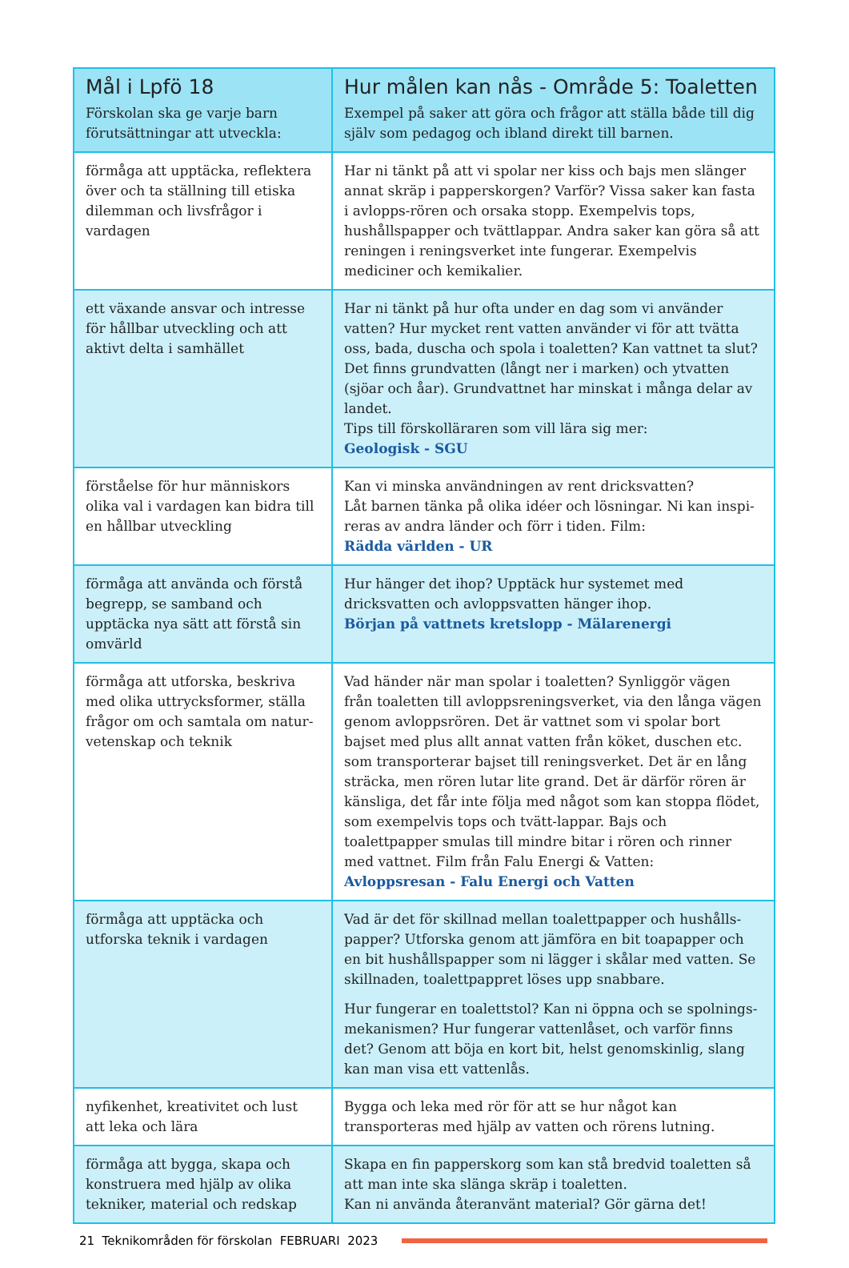| Mål i Lpfö 18 Förskolan ska ge varje barn förutsättningar att utveckla: | Hur målen kan nås - Område 5: Toaletten Exempel på saker att göra och frågor att ställa både till dig själv som pedagog och ibland direkt till barnen. |
| --- | --- |
| förmåga att upptäcka, reflektera över och ta ställning till etiska dilemman och livsfrågor i vardagen | Har ni tänkt på att vi spolar ner kiss och bajs men slänger annat skräp i papperskorgen? Varför? Vissa saker kan fasta i avlopps-rören och orsaka stopp. Exempelvis tops, hushållspapper och tvättlappar. Andra saker kan göra så att reningen i reningsverket inte fungerar. Exempelvis mediciner och kemikalier. |
| ett växande ansvar och intresse för hållbar utveckling och att aktivt delta i samhället | Har ni tänkt på hur ofta under en dag som vi använder vatten? Hur mycket rent vatten använder vi för att tvätta oss, bada, duscha och spola i toaletten? Kan vattnet ta slut? Det finns grundvatten (långt ner i marken) och ytvatten (sjöar och åar). Grundvattnet har minskat i många delar av landet. Tips till förskolläraren som vill lära sig mer: Geologisk - SGU |
| förståelse för hur människors olika val i vardagen kan bidra till en hållbar utveckling | Kan vi minska användningen av rent dricksvatten? Låt barnen tänka på olika idéer och lösningar. Ni kan inspi-reras av andra länder och förr i tiden. Film: Rädda världen - UR |
| förmåga att använda och förstå begrepp, se samband och upptäcka nya sätt att förstå sin omvärld | Hur hänger det ihop? Upptäck hur systemet med dricksvatten och avloppsvatten hänger ihop. Början på vattnets kretslopp - Mälarenergi |
| förmåga att utforska, beskriva med olika uttrycksformer, ställa frågor om och samtala om natur-vetenskap och teknik | Vad händer när man spolar i toaletten? Synliggör vägen från toaletten till avloppsreningsverket, via den långa vägen genom avloppsrören. Det är vattnet som vi spolar bort bajset med plus allt annat vatten från köket, duschen etc. som transporterar bajset till reningsverket. Det är en lång sträcka, men rören lutar lite grand. Det är därför rören är känsliga, det får inte följa med något som kan stoppa flödet, som exempelvis tops och tvätt-lappar. Bajs och toalettpapper smulas till mindre bitar i rören och rinner med vattnet. Film från Falu Energi & Vatten: Avloppsresan - Falu Energi och Vatten |
| förmåga att upptäcka och utforska teknik i vardagen | Vad är det för skillnad mellan toalettpapper och hushålls-papper? Utforska genom att jämföra en bit toapapper och en bit hushållspapper som ni lägger i skålar med vatten. Se skillnaden, toalettpappret löses upp snabbare. Hur fungerar en toalettstol? Kan ni öppna och se spolnings-mekanismen? Hur fungerar vattenlåset, och varför finns det? Genom att böja en kort bit, helst genomskinlig, slang kan man visa ett vattenlås. |
| nyfikenhet, kreativitet och lust att leka och lära | Bygga och leka med rör för att se hur något kan transporteras med hjälp av vatten och rörens lutning. |
| förmåga att bygga, skapa och konstruera med hjälp av olika tekniker, material och redskap | Skapa en fin papperskorg som kan stå bredvid toaletten så att man inte ska slänga skräp i toaletten. Kan ni använda återanvänt material? Gör gärna det! |
21 Teknikområden för förskolan FEBRUARI 2023